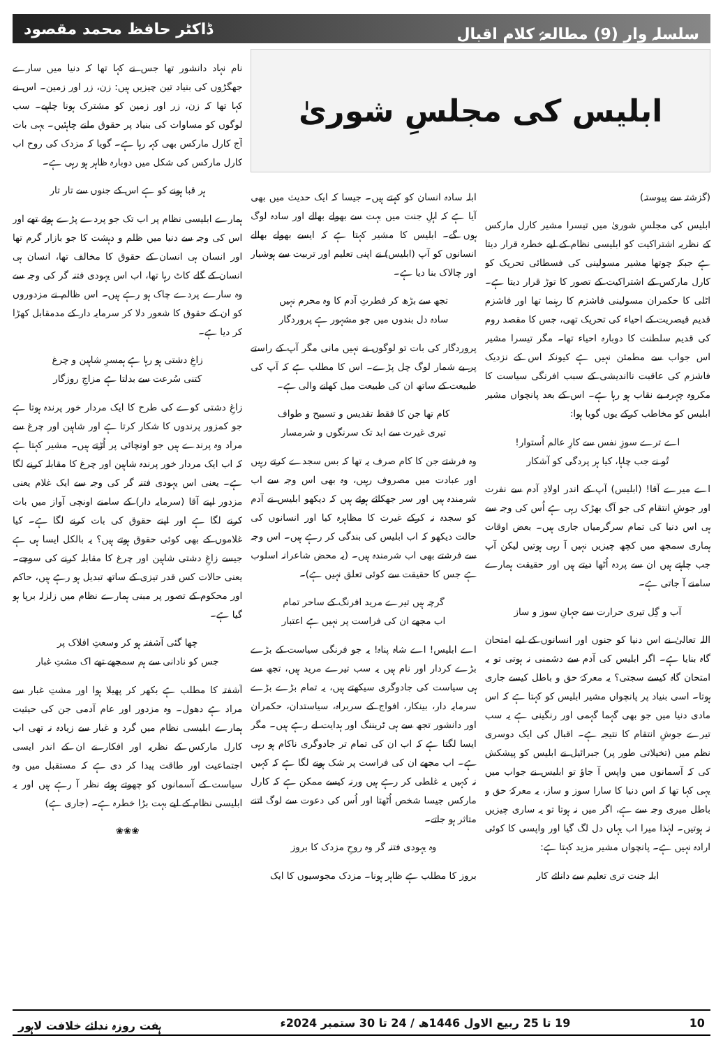سلسلہ وار (9) مطالعۂ کلامِ اقبال ڈاکٹر حافظ محمد مقصود
ابلیس کی مجلسِ شوریٰ
(گزشتہ سے پیوستہ)
ابلیس کی مجلسِ شوریٰ میں تیسرا مشیر کارل مارکس کے نظریہ اشتراکیت کو ابلیسی نظام کے لیے خطرہ قرار دیتا ہے جبکہ چوتھا مشیر مسولینی کی فسطائی تحریک کو کارل مارکس کے اشتراکیت کے تصور کا توڑ قرار دیتا ہے۔ اٹلی کا حکمران مسولینی فاشزم کا رہنما تھا اور فاشزم قدیم قیصریت کے احیاء کی تحریک تھی، جس کا مقصد روم کی قدیم سلطنت کا دوبارہ احیاء تھا۔ مگر تیسرا مشیر اس جواب سے مطمئن نہیں ہے کیونکہ اس کے نزدیک فاشزم کی عاقبت نااندیشی کے سبب افرنگی سیاست کا مکروہ چہرہ بے نقاب ہو رہا ہے۔ اس کے بعد پانچواں مشیر ابلیس کو مخاطب کرکے یوں گویا ہوا:
اے ترے سوزِ نفس سے کارِ عالم اُستوار!
تُو نے جب چاہا، کیا ہر پردگی کو آشکار
اے میرے آقا! (ابلیس) آپ کے اندر اولادِ آدم سے نفرت اور جوشِ انتقام کی جو آگ بھڑک رہی ہے اُس کی وجہ سے ہی اس دنیا کی تمام سرگرمیاں جاری ہیں۔ بعض اوقات ہماری سمجھ میں کچھ چیزیں نہیں آ رہی ہوتیں لیکن آپ جب چاہتے ہیں ان سے پردہ اُٹھا دیتے ہیں اور حقیقت ہمارے سامنے آ جاتی ہے۔
آب و گِل تیری حرارت سے جہانِ سوز و ساز
اللہ تعالیٰ نے اس دنیا کو جنوں اور انسانوں کے لیے امتحان گاہ بنایا ہے۔ اگر ابلیس کی آدم سے دشمنی نہ ہوتی تو یہ امتحان گاہ کیسے سجتی؟ یہ معرکۂ حق و باطل کیسے جاری ہوتا۔ اسی بنیاد پر پانچواں مشیر ابلیس کو کہتا ہے کہ اس مادی دنیا میں جو بھی گہما گہمی اور رنگینی ہے یہ سب تیرے جوشِ انتقام کا نتیجہ ہے۔ اقبال کی ایک دوسری نظم میں (تخیلاتی طور پر) جبرائیل نے ابلیس کو پیشکش کی کہ آسمانوں میں واپس آ جاؤ تو ابلیس نے جواب میں یہی کہا تھا کہ اس دنیا کا سارا سوز و ساز، یہ معرکۂ حق و باطل میری وجہ سے ہے، اگر میں نہ ہوتا تو یہ ساری چیزیں نہ ہوتیں۔ لہٰذا میرا اب یہاں دل لگ گیا اور واپسی کا کوئی ارادہ نہیں ہے۔ پانچواں مشیر مزید کہتا ہے:
ابلہ جنت تری تعلیم سے دانائے کار
ابلہ سادہ انسان کو کہتے ہیں۔ جیسا کہ ایک حدیث میں بھی آیا ہے کہ اہلِ جنت میں بہت سے بھولے بھالے اور سادہ لوگ ہوں گے۔ ابلیس کا مشیر کہتا ہے کہ ایسے بھولے بھالے انسانوں کو آپ (ابلیس) نے اپنی تعلیم اور تربیت سے ہوشیار اور چالاک بنا دیا ہے۔
تجھ سے بڑھ کر فطرتِ آدم کا وہ محرم نہیں
سادہ دل بندوں میں جو مشہور ہے پروردگار
پروردگار کی بات تو لوگوں نے نہیں مانی مگر آپ کے راستے پر بے شمار لوگ چل پڑے۔ اس کا مطلب ہے کہ آپ کی طبیعت کے ساتھ ان کی طبیعت میل کھانے والی ہے۔
کام تھا جن کا فقط تقدیس و تسبیح و طواف
تیری غیرت سے ابد تک سرنگوں و شرمسار
وہ فرشتے جن کا کام صرف یہ تھا کہ بس سجدے کرتے رہیں اور عبادت میں مصروف رہیں، وہ بھی اس وجہ سے اب شرمندہ ہیں اور سر جھکائے ہوئے ہیں کہ دیکھو ابلیس نے آدم کو سجدہ نہ کرکے غیرت کا مظاہرہ کیا اور انسانوں کی حالت دیکھو کہ اب ابلیس کی بندگی کر رہے ہیں۔ اس وجہ سے فرشتے بھی اب شرمندہ ہیں۔ (یہ محض شاعرانہ اسلوب ہے جس کا حقیقت سے کوئی تعلق نہیں ہے)۔
گرچہ ہیں تیرے مرید افرنگ کے ساحر تمام
اب مجھے ان کی فراست پر نہیں ہے اعتبار
اے ابلیس! اے شاہ پناہ! یہ جو فرنگی سیاست کے بڑے بڑے کردار اور نام ہیں یہ سب تیرے مرید ہیں، تجھ سے ہی سیاست کی جادوگری سیکھتے ہیں، یہ تمام بڑے بڑے سرمایہ دار، بینکار، افواج کے سربراہ، سیاستدان، حکمران اور دانشور تجھ سے ہی ٹریننگ اور ہدایت لے رہے ہیں۔ مگر ایسا لگتا ہے کہ اب ان کی تمام تر جادوگری ناکام ہو رہی ہے۔ اب مجھے ان کی فراست پر شک ہونے لگا ہے کہ کہیں نہ کہیں یہ غلطی کر رہے ہیں ورنہ کیسے ممکن ہے کہ کارل مارکس جیسا شخص اُٹھتا اور اُس کی دعوت سے لوگ اتنے متاثر ہو جاتے۔
وہ یہودی فتنہ گر وہ روحِ مزدک کا بروز
بروز کا مطلب ہے ظاہر ہونا۔ مزدک مجوسیوں کا ایک
نام نہاد دانشور تھا جس نے کہا تھا کہ دنیا میں سارے جھگڑوں کی بنیاد تین چیزیں ہیں: زن، زر اور زمین۔ اس نے کہا تھا کہ زن، زر اور زمین کو مشترک ہونا چاہیے۔ سب لوگوں کو مساوات کی بنیاد پر حقوق ملنے چاہئیں۔ یہی بات آج کارل مارکس بھی کہہ رہا ہے۔ گویا کہ مزدک کی روح اب کارل مارکس کی شکل میں دوبارہ ظاہر ہو رہی ہے۔
ہر قبا ہونے کو ہے اس کے جنوں سے تار تار
ہمارے ابلیسی نظام پر اب تک جو پردے پڑے ہوئے تھے اور اس کی وجہ سے دنیا میں ظلم و دہشت کا جو بازار گرم تھا اور انسان ہی انسان کے حقوق کا مخالف تھا، انسان ہی انسان کے گلے کاٹ رہا تھا، اب اس یہودی فتنہ گر کی وجہ سے وہ سارے پردے چاک ہو رہے ہیں۔ اس ظالم نے مزدوروں کو ان کے حقوق کا شعور دلا کر سرمایہ دار کے مدمقابل کھڑا کر دیا ہے۔
زاغِ دشتی ہو رہا ہے ہمسرِ شاہین و چرغ
کتنی سُرعت سے بدلتا ہے مزاجِ روزگار
زاغِ دشتی کوے کی طرح کا ایک مردار خور پرندہ ہوتا ہے جو کمزور پرندوں کا شکار کرتا ہے اور شاہین اور چرغ سے مراد وہ پرندے ہیں جو اونچائی پر اُڑتے ہیں۔ مشیر کہتا ہے کہ اب ایک مردار خور پرندہ شاہین اور چرغ کا مقابلہ کرنے لگا ہے۔ یعنی اس یہودی فتنہ گر کی وجہ سے ایک غلام یعنی مزدور اپنے آقا (سرمایہ دار) کے سامنے اونچی آواز میں بات کرنے لگا ہے اور اپنے حقوق کی بات کرنے لگا ہے۔ کیا غلاموں کے بھی کوئی حقوق ہوتے ہیں؟ یہ بالکل ایسا ہی ہے جیسے زاغِ دشتی شاہین اور چرغ کا مقابلہ کرنے کی سوچے۔ یعنی حالات کس قدر تیزی کے ساتھ تبدیل ہو رہے ہیں، حاکم اور محکوم کے تصور پر مبنی ہمارے نظام میں زلزلہ برپا ہو گیا ہے۔
چھا گئی آشفتہ ہو کر وسعتِ افلاک پر
جس کو نادانی سے ہم سمجھے تھے اک مشتِ غبار
آشفتہ کا مطلب ہے بکھر کر پھیلا ہوا اور مشتِ غبار سے مراد ہے دھول۔ وہ مزدور اور عام آدمی جن کی حیثیت ہمارے ابلیسی نظام میں گرد و غبار سے زیادہ نہ تھی اب کارل مارکس کے نظریہ اور افکار نے ان کے اندر ایسی اجتماعیت اور طاقت پیدا کر دی ہے کہ مستقبل میں وہ سیاست کے آسمانوں کو چھوتے ہوئے نظر آ رہے ہیں اور یہ ابلیسی نظام کے لیے بہت بڑا خطرہ ہے۔ (جاری ہے)
❀❀❀
10 19 تا 25 ربیع الاول 1446ھ / 24 تا 30 ستمبر 2024ء ہفت روزہ ندائے خلافت لاہور